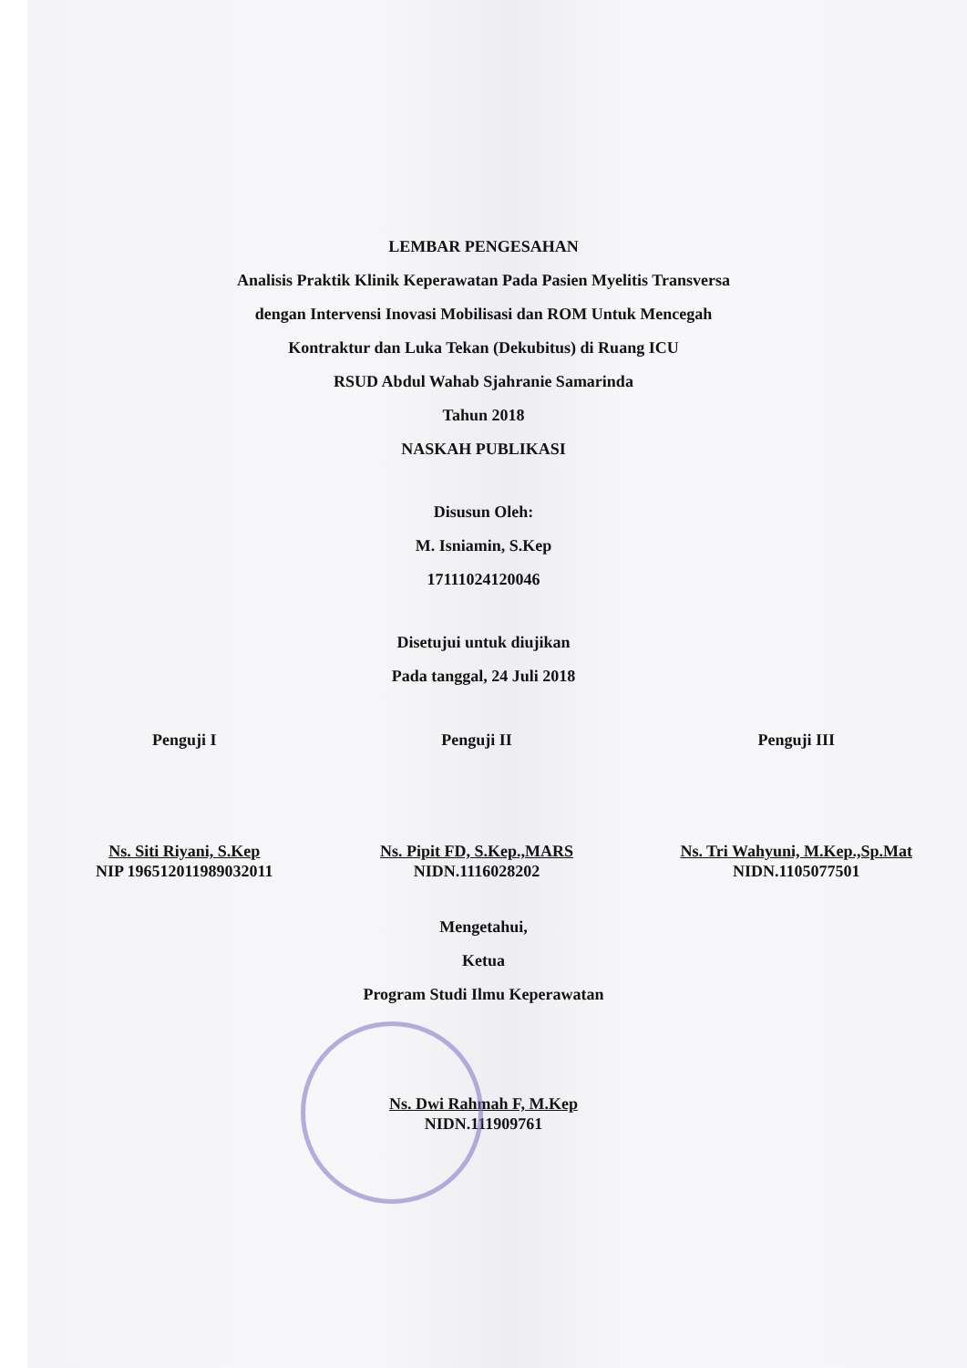LEMBAR PENGESAHAN
Analisis Praktik Klinik Keperawatan Pada Pasien Myelitis Transversa
dengan Intervensi Inovasi Mobilisasi dan ROM Untuk Mencegah
Kontraktur dan Luka Tekan (Dekubitus) di Ruang ICU
RSUD Abdul Wahab Sjahranie Samarinda
Tahun 2018
NASKAH PUBLIKASI
Disusun Oleh:
M. Isniamin, S.Kep
17111024120046
Disetujui untuk diujikan
Pada tanggal, 24 Juli 2018
Penguji I
Ns. Siti Riyani, S.Kep
NIP 196512011989032011
Penguji II
Ns. Pipit FD, S.Kep.,MARS
NIDN.1116028202
Penguji III
Ns. Tri Wahyuni, M.Kep.,Sp.Mat
NIDN.1105077501
Mengetahui,
Ketua
Program Studi Ilmu Keperawatan
Ns. Dwi Rahmah F, M.Kep
NIDN.111909761